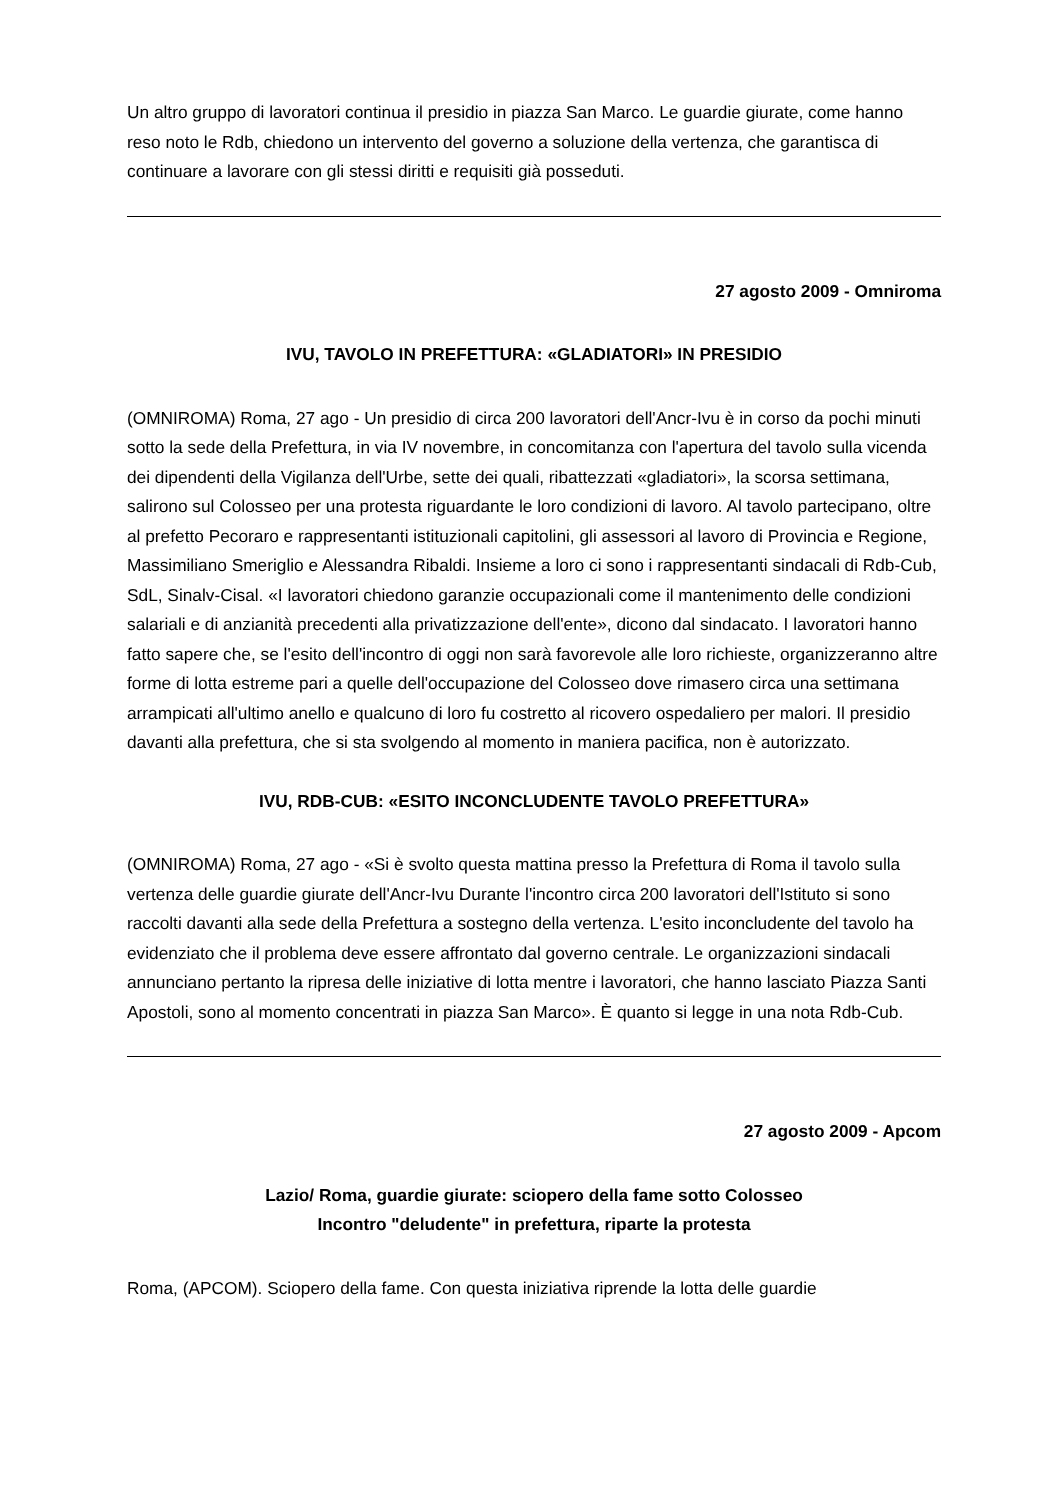Un altro gruppo di lavoratori continua il presidio in piazza San Marco. Le guardie giurate, come hanno reso noto le Rdb, chiedono un intervento del governo a soluzione della vertenza, che garantisca di continuare a lavorare con gli stessi diritti e requisiti già posseduti.
27 agosto 2009 - Omniroma
IVU, TAVOLO IN PREFETTURA: «GLADIATORI» IN PRESIDIO
(OMNIROMA) Roma, 27 ago - Un presidio di circa 200 lavoratori dell'Ancr-Ivu è in corso da pochi minuti sotto la sede della Prefettura, in via IV novembre, in concomitanza con l'apertura del tavolo sulla vicenda dei dipendenti della Vigilanza dell'Urbe, sette dei quali, ribattezzati «gladiatori», la scorsa settimana, salirono sul Colosseo per una protesta riguardante le loro condizioni di lavoro. Al tavolo partecipano, oltre al prefetto Pecoraro e rappresentanti istituzionali capitolini, gli assessori al lavoro di Provincia e Regione, Massimiliano Smeriglio e Alessandra Ribaldi. Insieme a loro ci sono i rappresentanti sindacali di Rdb-Cub, SdL, Sinalv-Cisal. «I lavoratori chiedono garanzie occupazionali come il mantenimento delle condizioni salariali e di anzianità precedenti alla privatizzazione dell'ente», dicono dal sindacato. I lavoratori hanno fatto sapere che, se l'esito dell'incontro di oggi non sarà favorevole alle loro richieste, organizzeranno altre forme di lotta estreme pari a quelle dell'occupazione del Colosseo dove rimasero circa una settimana arrampicati all'ultimo anello e qualcuno di loro fu costretto al ricovero ospedaliero per malori. Il presidio davanti alla prefettura, che si sta svolgendo al momento in maniera pacifica, non è autorizzato.
IVU, RDB-CUB: «ESITO INCONCLUDENTE TAVOLO PREFETTURA»
(OMNIROMA) Roma, 27 ago - «Si è svolto questa mattina presso la Prefettura di Roma il tavolo sulla vertenza delle guardie giurate dell'Ancr-Ivu Durante l'incontro circa 200 lavoratori dell'Istituto si sono raccolti davanti alla sede della Prefettura a sostegno della vertenza. L'esito inconcludente del tavolo ha evidenziato che il problema deve essere affrontato dal governo centrale. Le organizzazioni sindacali annunciano pertanto la ripresa delle iniziative di lotta mentre i lavoratori, che hanno lasciato Piazza Santi Apostoli, sono al momento concentrati in piazza San Marco». È quanto si legge in una nota Rdb-Cub.
27 agosto 2009 - Apcom
Lazio/ Roma, guardie giurate: sciopero della fame sotto Colosseo
Incontro "deludente" in prefettura, riparte la protesta
Roma, (APCOM). Sciopero della fame. Con questa iniziativa riprende la lotta delle guardie